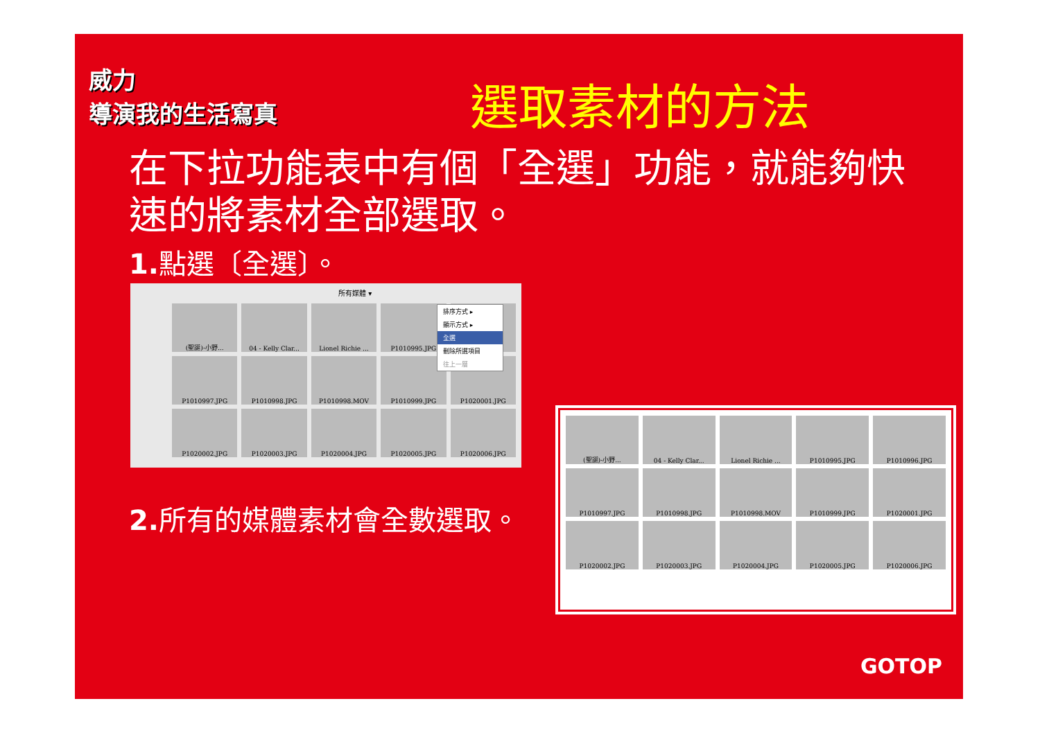威力
導演我的生活寫真
選取素材的方法
在下拉功能表中有個「全選」功能，就能夠快速的將素材全部選取。
1. 點選〔全選〕。
所有媒體 ▾
(聖誕)-小野...
04 - Kelly Clar...
Lionel Richie ...
P1010995.JPG
P1010997.JPG
P1010998.JPG
P1010998.MOV
P1010999.JPG
P1020001.JPG
P1020002.JPG
P1020003.JPG
P1020004.JPG
P1020005.JPG
P1020006.JPG
排序方式 ▸
顯示方式 ▸
全選
刪除所選項目
往上一層
2. 所有的媒體素材會全數選取。
(聖誕)-小野...
04 - Kelly Clar...
Lionel Richie ...
P1010995.JPG
P1010996.JPG
P1010997.JPG
P1010998.JPG
P1010998.MOV
P1010999.JPG
P1020001.JPG
P1020002.JPG
P1020003.JPG
P1020004.JPG
P1020005.JPG
P1020006.JPG
GOTOP